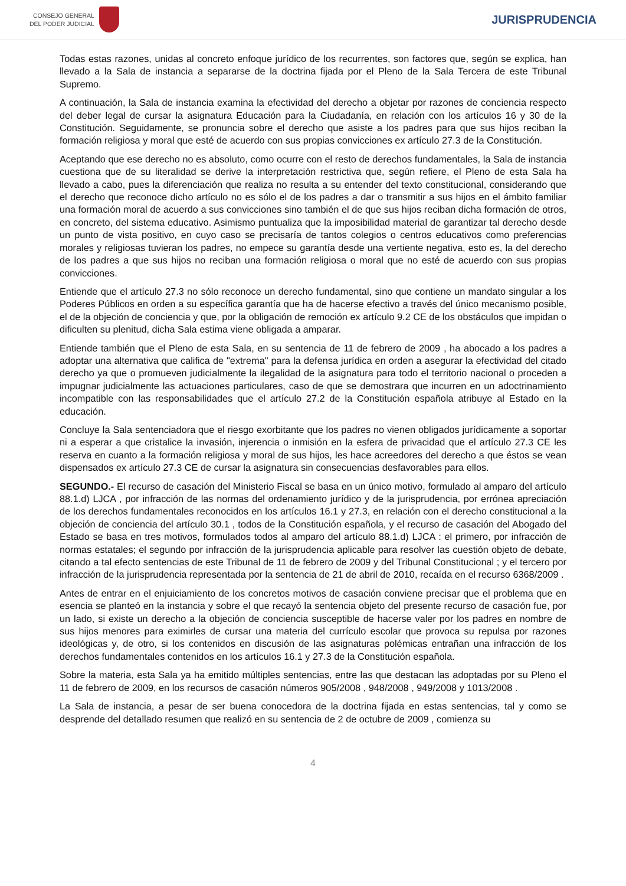CONSEJO GENERAL
DEL PODER JUDICIAL
JURISPRUDENCIA
Todas estas razones, unidas al concreto enfoque jurídico de los recurrentes, son factores que, según se explica, han llevado a la Sala de instancia a separarse de la doctrina fijada por el Pleno de la Sala Tercera de este Tribunal Supremo.
A continuación, la Sala de instancia examina la efectividad del derecho a objetar por razones de conciencia respecto del deber legal de cursar la asignatura Educación para la Ciudadanía, en relación con los artículos 16 y 30 de la Constitución. Seguidamente, se pronuncia sobre el derecho que asiste a los padres para que sus hijos reciban la formación religiosa y moral que esté de acuerdo con sus propias convicciones ex artículo 27.3 de la Constitución.
Aceptando que ese derecho no es absoluto, como ocurre con el resto de derechos fundamentales, la Sala de instancia cuestiona que de su literalidad se derive la interpretación restrictiva que, según refiere, el Pleno de esta Sala ha llevado a cabo, pues la diferenciación que realiza no resulta a su entender del texto constitucional, considerando que el derecho que reconoce dicho artículo no es sólo el de los padres a dar o transmitir a sus hijos en el ámbito familiar una formación moral de acuerdo a sus convicciones sino también el de que sus hijos reciban dicha formación de otros, en concreto, del sistema educativo. Asimismo puntualiza que la imposibilidad material de garantizar tal derecho desde un punto de vista positivo, en cuyo caso se precisaría de tantos colegios o centros educativos como preferencias morales y religiosas tuvieran los padres, no empece su garantía desde una vertiente negativa, esto es, la del derecho de los padres a que sus hijos no reciban una formación religiosa o moral que no esté de acuerdo con sus propias convicciones.
Entiende que el artículo 27.3 no sólo reconoce un derecho fundamental, sino que contiene un mandato singular a los Poderes Públicos en orden a su específica garantía que ha de hacerse efectivo a través del único mecanismo posible, el de la objeción de conciencia y que, por la obligación de remoción ex artículo 9.2 CE de los obstáculos que impidan o dificulten su plenitud, dicha Sala estima viene obligada a amparar.
Entiende también que el Pleno de esta Sala, en su sentencia de 11 de febrero de 2009 , ha abocado a los padres a adoptar una alternativa que califica de "extrema" para la defensa jurídica en orden a asegurar la efectividad del citado derecho ya que o promueven judicialmente la ilegalidad de la asignatura para todo el territorio nacional o proceden a impugnar judicialmente las actuaciones particulares, caso de que se demostrara que incurren en un adoctrinamiento incompatible con las responsabilidades que el artículo 27.2 de la Constitución española atribuye al Estado en la educación.
Concluye la Sala sentenciadora que el riesgo exorbitante que los padres no vienen obligados jurídicamente a soportar ni a esperar a que cristalice la invasión, injerencia o inmisión en la esfera de privacidad que el artículo 27.3 CE les reserva en cuanto a la formación religiosa y moral de sus hijos, les hace acreedores del derecho a que éstos se vean dispensados ex artículo 27.3 CE de cursar la asignatura sin consecuencias desfavorables para ellos.
SEGUNDO.- El recurso de casación del Ministerio Fiscal se basa en un único motivo, formulado al amparo del artículo 88.1.d) LJCA , por infracción de las normas del ordenamiento jurídico y de la jurisprudencia, por errónea apreciación de los derechos fundamentales reconocidos en los artículos 16.1 y 27.3, en relación con el derecho constitucional a la objeción de conciencia del artículo 30.1 , todos de la Constitución española, y el recurso de casación del Abogado del Estado se basa en tres motivos, formulados todos al amparo del artículo 88.1.d) LJCA : el primero, por infracción de normas estatales; el segundo por infracción de la jurisprudencia aplicable para resolver las cuestión objeto de debate, citando a tal efecto sentencias de este Tribunal de 11 de febrero de 2009 y del Tribunal Constitucional ; y el tercero por infracción de la jurisprudencia representada por la sentencia de 21 de abril de 2010, recaída en el recurso 6368/2009 .
Antes de entrar en el enjuiciamiento de los concretos motivos de casación conviene precisar que el problema que en esencia se planteó en la instancia y sobre el que recayó la sentencia objeto del presente recurso de casación fue, por un lado, si existe un derecho a la objeción de conciencia susceptible de hacerse valer por los padres en nombre de sus hijos menores para eximirles de cursar una materia del currículo escolar que provoca su repulsa por razones ideológicas y, de otro, si los contenidos en discusión de las asignaturas polémicas entrañan una infracción de los derechos fundamentales contenidos en los artículos 16.1 y 27.3 de la Constitución española.
Sobre la materia, esta Sala ya ha emitido múltiples sentencias, entre las que destacan las adoptadas por su Pleno el 11 de febrero de 2009, en los recursos de casación números 905/2008 , 948/2008 , 949/2008 y 1013/2008 .
La Sala de instancia, a pesar de ser buena conocedora de la doctrina fijada en estas sentencias, tal y como se desprende del detallado resumen que realizó en su sentencia de 2 de octubre de 2009 , comienza su
4